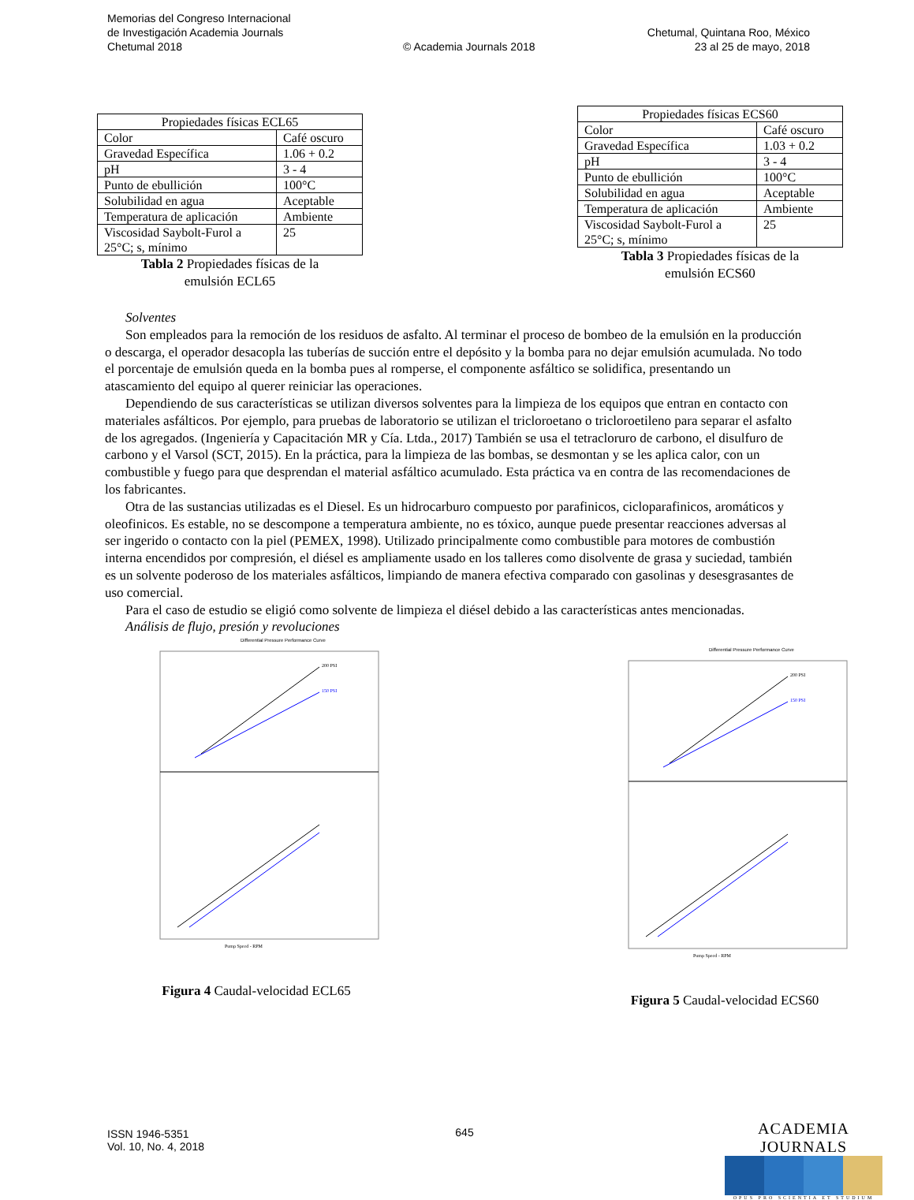Memorias del Congreso Internacional
de Investigación Academia Journals
Chetumal 2018
© Academia Journals 2018
Chetumal, Quintana Roo, México
23 al 25 de mayo, 2018
| Propiedades físicas ECL65 | |
| --- | --- |
| Color | Café oscuro |
| Gravedad Específica | 1.06 + 0.2 |
| pH | 3 - 4 |
| Punto de ebullición | 100°C |
| Solubilidad en agua | Aceptable |
| Temperatura de aplicación | Ambiente |
| Viscosidad Saybolt-Furol a 25°C; s, mínimo | 25 |
Tabla 2 Propiedades físicas de la
emulsión ECL65
| Propiedades físicas ECS60 | |
| --- | --- |
| Color | Café oscuro |
| Gravedad Específica | 1.03 + 0.2 |
| pH | 3 - 4 |
| Punto de ebullición | 100°C |
| Solubilidad en agua | Aceptable |
| Temperatura de aplicación | Ambiente |
| Viscosidad Saybolt-Furol a 25°C; s, mínimo | 25 |
Tabla 3 Propiedades físicas de la
emulsión ECS60
Solventes
Son empleados para la remoción de los residuos de asfalto. Al terminar el proceso de bombeo de la emulsión en la producción o descarga, el operador desacopla las tuberías de succión entre el depósito y la bomba para no dejar emulsión acumulada. No todo el porcentaje de emulsión queda en la bomba pues al romperse, el componente asfáltico se solidifica, presentando un atascamiento del equipo al querer reiniciar las operaciones.
Dependiendo de sus características se utilizan diversos solventes para la limpieza de los equipos que entran en contacto con materiales asfálticos. Por ejemplo, para pruebas de laboratorio se utilizan el tricloroetano o tricloroetileno para separar el asfalto de los agregados. (Ingeniería y Capacitación MR y Cía. Ltda., 2017) También se usa el tetracloruro de carbono, el disulfuro de carbono y el Varsol (SCT, 2015). En la práctica, para la limpieza de las bombas, se desmontan y se les aplica calor, con un combustible y fuego para que desprendan el material asfáltico acumulado. Esta práctica va en contra de las recomendaciones de los fabricantes.
Otra de las sustancias utilizadas es el Diesel. Es un hidrocarburo compuesto por parafinicos, cicloparafinicos, aromáticos y oleofinicos. Es estable, no se descompone a temperatura ambiente, no es tóxico, aunque puede presentar reacciones adversas al ser ingerido o contacto con la piel (PEMEX, 1998). Utilizado principalmente como combustible para motores de combustión interna encendidos por compresión, el diésel es ampliamente usado en los talleres como disolvente de grasa y suciedad, también es un solvente poderoso de los materiales asfálticos, limpiando de manera efectiva comparado con gasolinas y desesgrasantes de uso comercial.
Para el caso de estudio se eligió como solvente de limpieza el diésel debido a las características antes mencionadas.
Análisis de flujo, presión y revoluciones
Differential Pressure Performance Curve
200 PSI
150 PSI
Pump Speed - RPM
Figura 4 Caudal-velocidad ECL65
Differential Pressure Performance Curve
200 PSI
150 PSI
Pump Speed - RPM
Figura 5 Caudal-velocidad ECS60
ISSN 1946-5351
Vol. 10, No. 4, 2018
645
ACADEMIA JOURNALS
OPUS PRO SCIENTIA ET STUDIUM